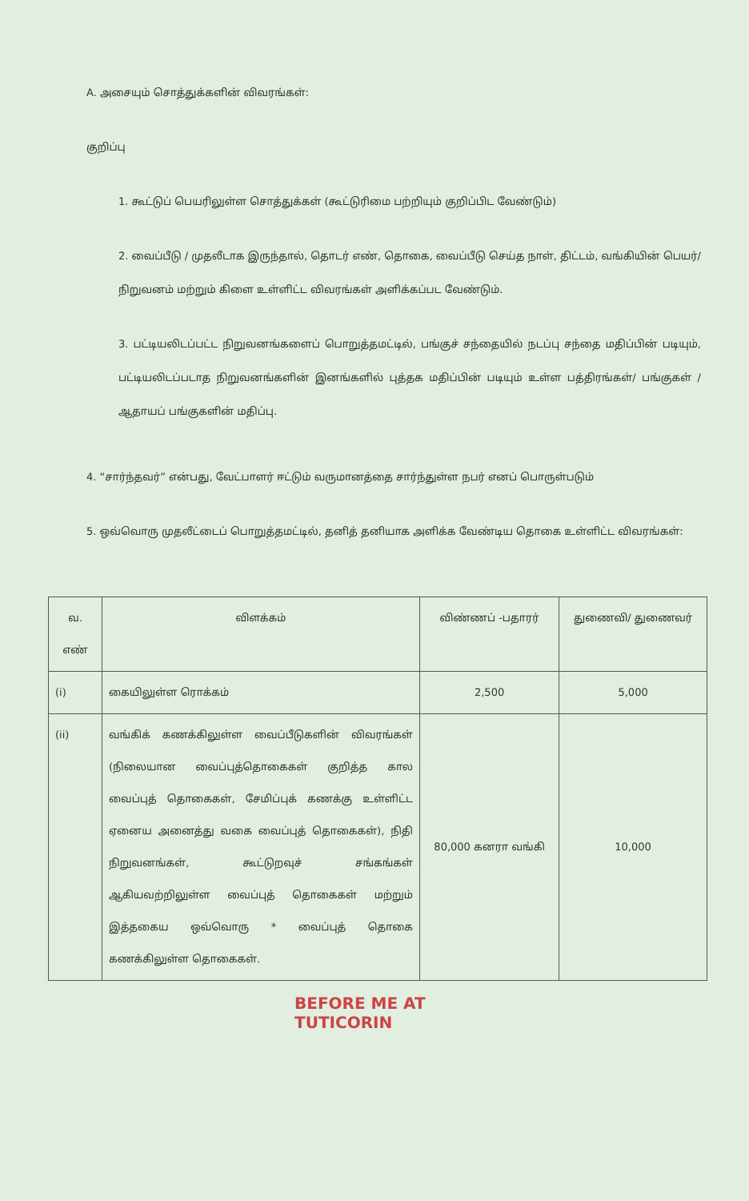A. அசையும் சொத்துக்களின் விவரங்கள்:
குறிப்பு
1. கூட்டுப் பெயரிலுள்ள சொத்துக்கள் (கூட்டுரிமை பற்றியும் குறிப்பிட வேண்டும்)
2. வைப்பீடு / முதலீடாக இருந்தால், தொடர் எண், தொகை, வைப்பீடு செய்த நாள், திட்டம், வங்கியின் பெயர்/ நிறுவனம் மற்றும் கிளை உள்ளிட்ட விவரங்கள் அளிக்கப்பட வேண்டும்.
3. பட்டியலிடப்பட்ட நிறுவனங்களைப் பொறுத்தமட்டில், பங்குச் சந்தையில் நடப்பு சந்தை மதிப்பின் படியும், பட்டியலிடப்படாத நிறுவனங்களின் இனங்களில் புத்தக மதிப்பின் படியும் உள்ள பத்திரங்கள்/ பங்குகள் /ஆதாயப் பங்குகளின் மதிப்பு.
4. “சார்ந்தவர்” என்பது, வேட்பாளர் ஈட்டும் வருமானத்தை சார்ந்துள்ள நபர் எனப் பொருள்படும்
5. ஒவ்வொரு முதலீட்டைப் பொறுத்தமட்டில், தனித் தனியாக அளிக்க வேண்டிய தொகை உள்ளிட்ட விவரங்கள்:
| வ. எண் | விளக்கம் | விண்ணப் -பதாரர் | துணைவி/ துணைவர் |
| --- | --- | --- | --- |
| (i) | கையிலுள்ள ரொக்கம் | 2,500 | 5,000 |
| (ii) | வங்கிக் கணக்கிலுள்ள வைப்பீடுகளின் விவரங்கள் (நிலையான வைப்புத்தொகைகள் குறித்த கால வைப்புத் தொகைகள், சேமிப்புக் கணக்கு உள்ளிட்ட ஏனைய அனைத்து வகை வைப்புத் தொகைகள்), நிதி நிறுவனங்கள், கூட்டுறவுச் சங்கங்கள் ஆகியவற்றிலுள்ள வைப்புத் தொகைகள் மற்றும் இத்தகைய ஒவ்வொரு * வைப்புத் தொகை கணக்கிலுள்ள தொகைகள். | 80,000 கனரா வங்கி | 10,000 |
BEFORE ME AT
TUTICORIN